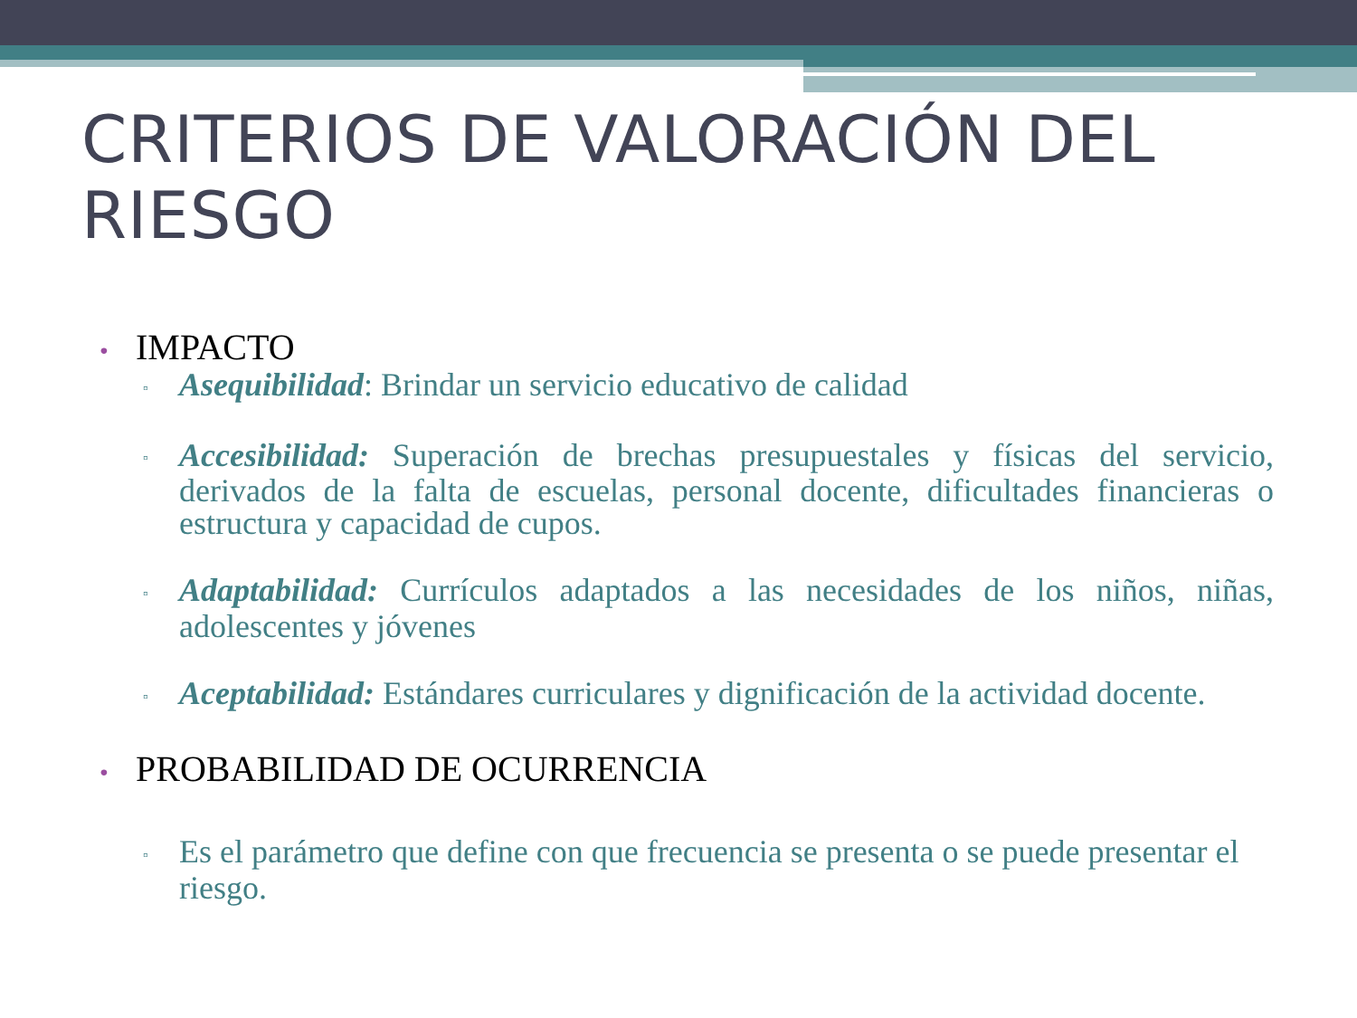CRITERIOS DE VALORACIÓN DEL RIESGO
• IMPACTO
▫ Asequibilidad: Brindar un servicio educativo de calidad
▫ Accesibilidad: Superación de brechas presupuestales y físicas del servicio, derivados de la falta de escuelas, personal docente, dificultades financieras o estructura y capacidad de cupos.
▫ Adaptabilidad: Currículos adaptados a las necesidades de los niños, niñas, adolescentes y jóvenes
▫ Aceptabilidad: Estándares curriculares y dignificación de la actividad docente.
• PROBABILIDAD DE OCURRENCIA
▫ Es el parámetro que define con que frecuencia se presenta o se puede presentar el riesgo.